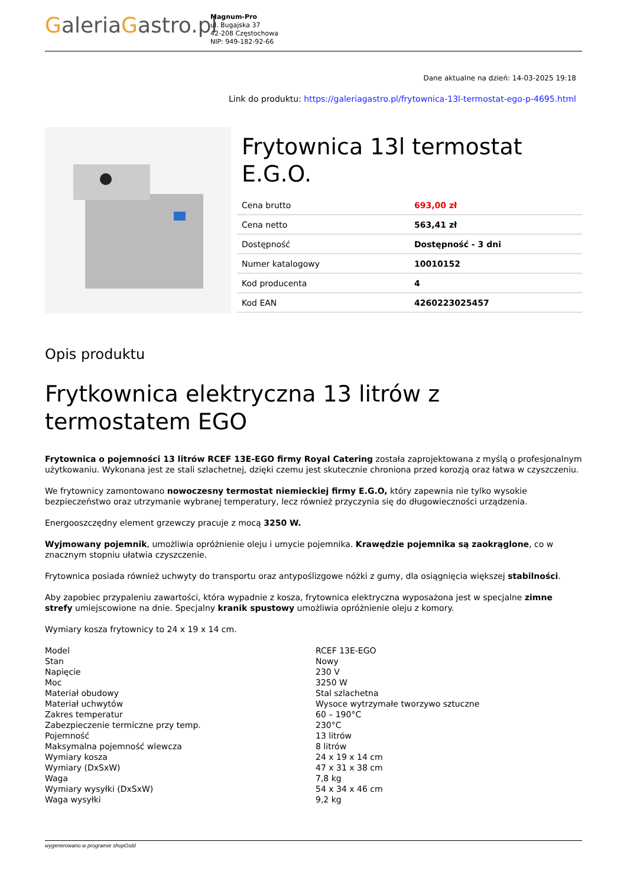GaleriaGastro.pl
Magnum-Pro
ul. Bugajska 37
42-208 Częstochowa
NIP: 949-182-92-66
Dane aktualne na dzień: 14-03-2025 19:18
Link do produktu: https://galeriagastro.pl/frytownica-13l-termostat-ego-p-4695.html
Frytownica 13l termostat E.G.O.
| Cena brutto | 693,00 zł |
| Cena netto | 563,41 zł |
| Dostępność | Dostępność - 3 dni |
| Numer katalogowy | 10010152 |
| Kod producenta | 4 |
| Kod EAN | 4260223025457 |
Opis produktu
Frytkownica elektryczna 13 litrów z termostatem EGO
Frytownica o pojemności 13 litrów RCEF 13E-EGO firmy Royal Catering została zaprojektowana z myślą o profesjonalnym użytkowaniu. Wykonana jest ze stali szlachetnej, dzięki czemu jest skutecznie chroniona przed korozją oraz łatwa w czyszczeniu.
We frytownicy zamontowano nowoczesny termostat niemieckiej firmy E.G.O, który zapewnia nie tylko wysokie bezpieczeństwo oraz utrzymanie wybranej temperatury, lecz również przyczynia się do długowieczności urządzenia.
Energooszczędny element grzewczy pracuje z mocą 3250 W.
Wyjmowany pojemnik, umożliwia opróżnienie oleju i umycie pojemnika. Krawędzie pojemnika są zaokrąglone, co w znacznym stopniu ułatwia czyszczenie.
Frytownica posiada również uchwyty do transportu oraz antypoślizgowe nóżki z gumy, dla osiągnięcia większej stabilności.
Aby zapobiec przypaleniu zawartości, która wypadnie z kosza, frytownica elektryczna wyposażona jest w specjalne zimne strefy umiejscowione na dnie. Specjalny kranik spustowy umożliwia opróżnienie oleju z komory.
Wymiary kosza frytownicy to 24 x 19 x 14 cm.
| Model | RCEF 13E-EGO |
| Stan | Nowy |
| Napięcie | 230 V |
| Moc | 3250 W |
| Materiał obudowy | Stal szlachetna |
| Materiał uchwytów | Wysoce wytrzymałe tworzywo sztuczne |
| Zakres temperatur | 60 – 190°C |
| Zabezpieczenie termiczne przy temp. | 230°C |
| Pojemność | 13 litrów |
| Maksymalna pojemność wlewcza | 8 litrów |
| Wymiary kosza | 24 x 19 x 14 cm |
| Wymiary (DxSxW) | 47 x 31 x 38 cm |
| Waga | 7,8 kg |
| Wymiary wysyłki (DxSxW) | 54 x 34 x 46 cm |
| Waga wysyłki | 9,2 kg |
wygenerowano w programie shopGold